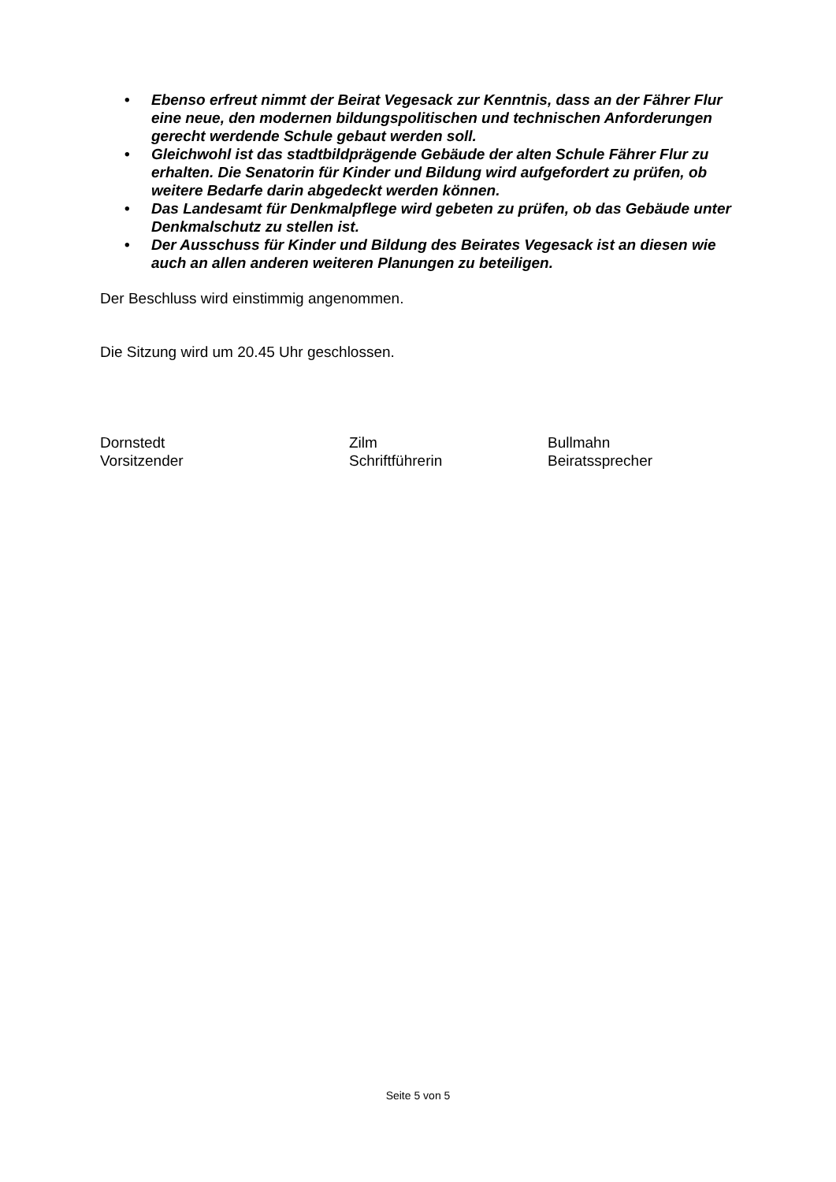• Ebenso erfreut nimmt der Beirat Vegesack zur Kenntnis, dass an der Fährer Flur eine neue, den modernen bildungspolitischen und technischen Anforderungen gerecht werdende Schule gebaut werden soll.
• Gleichwohl ist das stadtbildprägende Gebäude der alten Schule Fährer Flur zu erhalten. Die Senatorin für Kinder und Bildung wird aufgefordert zu prüfen, ob weitere Bedarfe darin abgedeckt werden können.
• Das Landesamt für Denkmalpflege wird gebeten zu prüfen, ob das Gebäude unter Denkmalschutz zu stellen ist.
• Der Ausschuss für Kinder und Bildung des Beirates Vegesack ist an diesen wie auch an allen anderen weiteren Planungen zu beteiligen.
Der Beschluss wird einstimmig angenommen.
Die Sitzung wird um 20.45 Uhr geschlossen.
Dornstedt
Vorsitzender
Zilm
Schriftführerin
Bullmahn
Beiratssprecher
Seite 5 von 5